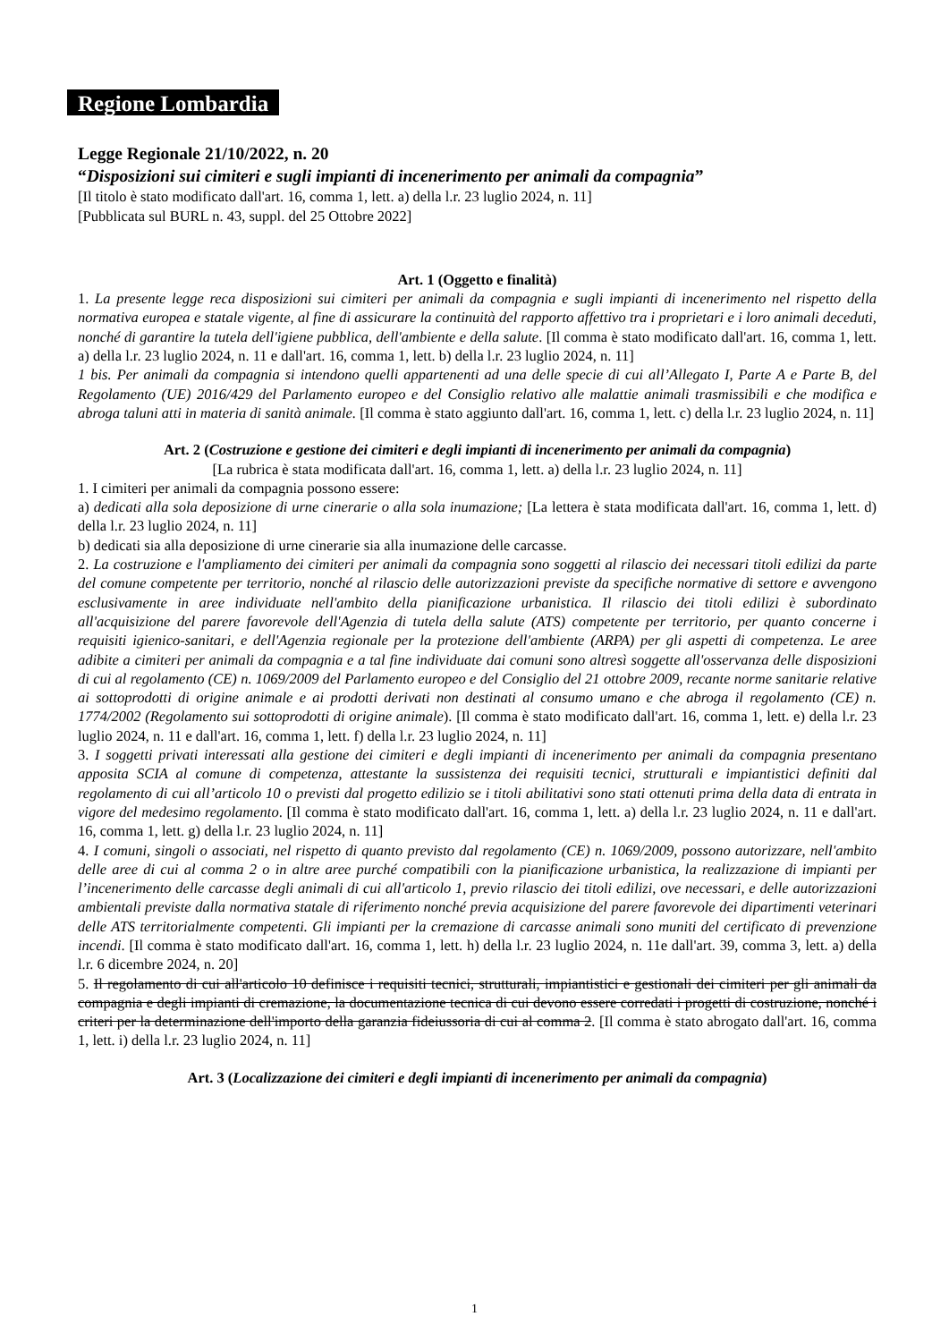Regione Lombardia
Legge Regionale 21/10/2022, n. 20
“Disposizioni sui cimiteri e sugli impianti di incenerimento per animali da compagnia”
[Il titolo è stato modificato dall'art. 16, comma 1, lett. a) della l.r. 23 luglio 2024, n. 11]
[Pubblicata sul BURL n. 43, suppl. del 25 Ottobre 2022]
Art. 1 (Oggetto e finalità)
1. La presente legge reca disposizioni sui cimiteri per animali da compagnia e sugli impianti di incenerimento nel rispetto della normativa europea e statale vigente, al fine di assicurare la continuità del rapporto affettivo tra i proprietari e i loro animali deceduti, nonché di garantire la tutela dell'igiene pubblica, dell'ambiente e della salute. [Il comma è stato modificato dall'art. 16, comma 1, lett. a) della l.r. 23 luglio 2024, n. 11 e dall'art. 16, comma 1, lett. b) della l.r. 23 luglio 2024, n. 11]
1 bis. Per animali da compagnia si intendono quelli appartenenti ad una delle specie di cui all’Allegato I, Parte A e Parte B, del Regolamento (UE) 2016/429 del Parlamento europeo e del Consiglio relativo alle malattie animali trasmissibili e che modifica e abroga taluni atti in materia di sanità animale. [Il comma è stato aggiunto dall'art. 16, comma 1, lett. c) della l.r. 23 luglio 2024, n. 11]
Art. 2 (Costruzione e gestione dei cimiteri e degli impianti di incenerimento per animali da compagnia)
[La rubrica è stata modificata dall'art. 16, comma 1, lett. a) della l.r. 23 luglio 2024, n. 11]
1. I cimiteri per animali da compagnia possono essere:
a) dedicati alla sola deposizione di urne cinerarie o alla sola inumazione; [La lettera è stata modificata dall'art. 16, comma 1, lett. d) della l.r. 23 luglio 2024, n. 11]
b) dedicati sia alla deposizione di urne cinerarie sia alla inumazione delle carcasse.
2. La costruzione e l'ampliamento dei cimiteri per animali da compagnia sono soggetti al rilascio dei necessari titoli edilizi da parte del comune competente per territorio, nonché al rilascio delle autorizzazioni previste da specifiche normative di settore e avvengono esclusivamente in aree individuate nell'ambito della pianificazione urbanistica. Il rilascio dei titoli edilizi è subordinato all'acquisizione del parere favorevole dell'Agenzia di tutela della salute (ATS) competente per territorio, per quanto concerne i requisiti igienico-sanitari, e dell'Agenzia regionale per la protezione dell'ambiente (ARPA) per gli aspetti di competenza. Le aree adibite a cimiteri per animali da compagnia e a tal fine individuate dai comuni sono altresì soggette all'osservanza delle disposizioni di cui al regolamento (CE) n. 1069/2009 del Parlamento europeo e del Consiglio del 21 ottobre 2009, recante norme sanitarie relative ai sottoprodotti di origine animale e ai prodotti derivati non destinati al consumo umano e che abroga il regolamento (CE) n. 1774/2002 (Regolamento sui sottoprodotti di origine animale). [Il comma è stato modificato dall'art. 16, comma 1, lett. e) della l.r. 23 luglio 2024, n. 11 e dall'art. 16, comma 1, lett. f) della l.r. 23 luglio 2024, n. 11]
3. I soggetti privati interessati alla gestione dei cimiteri e degli impianti di incenerimento per animali da compagnia presentano apposita SCIA al comune di competenza, attestante la sussistenza dei requisiti tecnici, strutturali e impiantistici definiti dal regolamento di cui all’articolo 10 o previsti dal progetto edilizio se i titoli abilitativi sono stati ottenuti prima della data di entrata in vigore del medesimo regolamento. [Il comma è stato modificato dall'art. 16, comma 1, lett. a) della l.r. 23 luglio 2024, n. 11 e dall'art. 16, comma 1, lett. g) della l.r. 23 luglio 2024, n. 11]
4. I comuni, singoli o associati, nel rispetto di quanto previsto dal regolamento (CE) n. 1069/2009, possono autorizzare, nell'ambito delle aree di cui al comma 2 o in altre aree purché compatibili con la pianificazione urbanistica, la realizzazione di impianti per l’incenerimento delle carcasse degli animali di cui all'articolo 1, previo rilascio dei titoli edilizi, ove necessari, e delle autorizzazioni ambientali previste dalla normativa statale di riferimento nonché previa acquisizione del parere favorevole dei dipartimenti veterinari delle ATS territorialmente competenti. Gli impianti per la cremazione di carcasse animali sono muniti del certificato di prevenzione incendi. [Il comma è stato modificato dall'art. 16, comma 1, lett. h) della l.r. 23 luglio 2024, n. 11e dall'art. 39, comma 3, lett. a) della l.r. 6 dicembre 2024, n. 20]
5. Il regolamento di cui all'articolo 10 definisce i requisiti tecnici, strutturali, impiantistici e gestionali dei cimiteri per gli animali da compagnia e degli impianti di cremazione, la documentazione tecnica di cui devono essere corredati i progetti di costruzione, nonché i criteri per la determinazione dell'importo della garanzia fideiussoria di cui al comma 2. [Il comma è stato abrogato dall'art. 16, comma 1, lett. i) della l.r. 23 luglio 2024, n. 11]
Art. 3 (Localizzazione dei cimiteri e degli impianti di incenerimento per animali da compagnia)
1